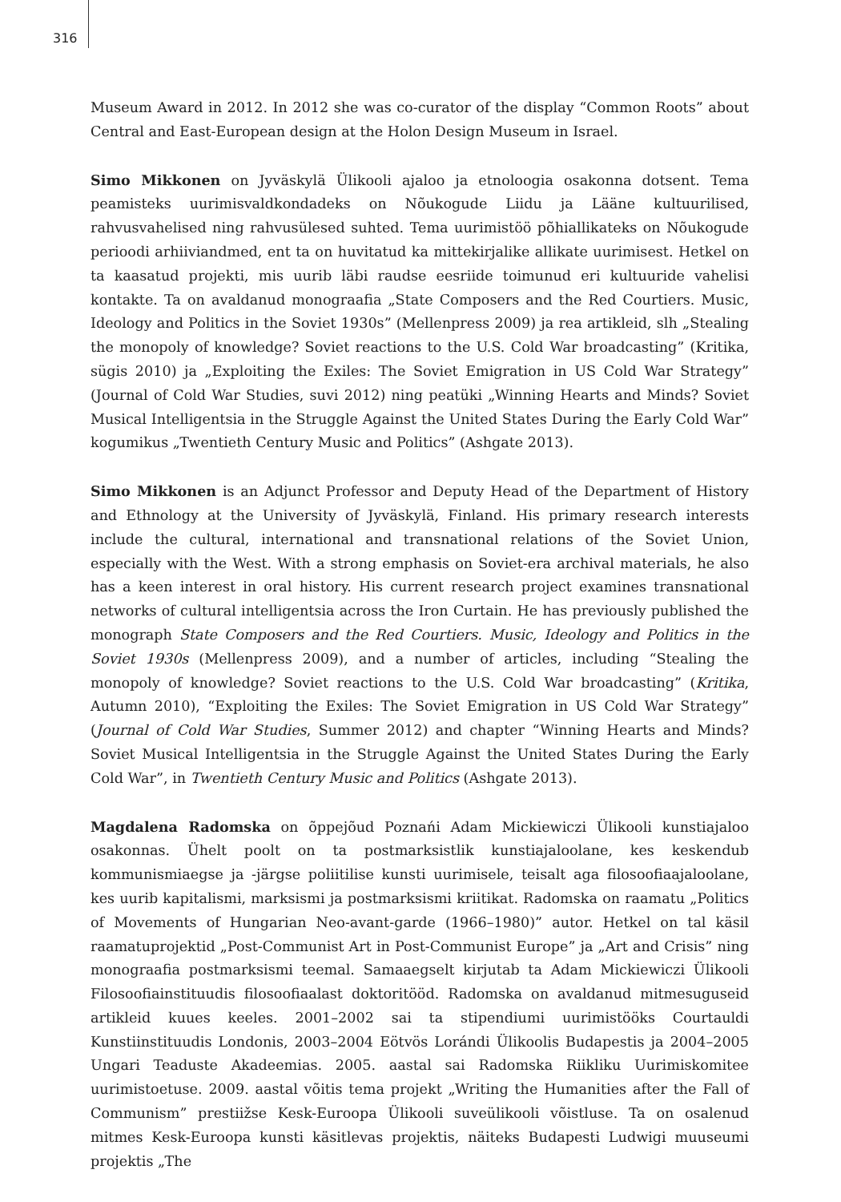316
Museum Award in 2012. In 2012 she was co-curator of the display “Common Roots” about Central and East-European design at the Holon Design Museum in Israel.
Simo Mikkonen on Jyväskylä Ülikooli ajaloo ja etnoloogia osakonna dotsent. Tema peamisteks uurimisvaldkondadeks on Nõukogude Liidu ja Lääne kultuurilised, rahvusvahelised ning rahvusülesed suhted. Tema uurimistöö põhiallikateks on Nõukogude perioodi arhiiviandmed, ent ta on huvitatud ka mittekirjalike allikate uurimisest. Hetkel on ta kaasatud projekti, mis uurib läbi raudse eesriide toimunud eri kultuuride vahelisi kontakte. Ta on avaldanud monograafia „State Composers and the Red Courtiers. Music, Ideology and Politics in the Soviet 1930s” (Mellenpress 2009) ja rea artikleid, slh „Stealing the monopoly of knowledge? Soviet reactions to the U.S. Cold War broadcasting” (Kritika, sügis 2010) ja „Exploiting the Exiles: The Soviet Emigration in US Cold War Strategy” (Journal of Cold War Studies, suvi 2012) ning peatüki „Winning Hearts and Minds? Soviet Musical Intelligentsia in the Struggle Against the United States During the Early Cold War” kogumikus „Twentieth Century Music and Politics” (Ashgate 2013).
Simo Mikkonen is an Adjunct Professor and Deputy Head of the Department of History and Ethnology at the University of Jyväskylä, Finland. His primary research interests include the cultural, international and transnational relations of the Soviet Union, especially with the West. With a strong emphasis on Soviet-era archival materials, he also has a keen interest in oral history. His current research project examines transnational networks of cultural intelligentsia across the Iron Curtain. He has previously published the monograph State Composers and the Red Courtiers. Music, Ideology and Politics in the Soviet 1930s (Mellenpress 2009), and a number of articles, including “Stealing the monopoly of knowledge? Soviet reactions to the U.S. Cold War broadcasting” (Kritika, Autumn 2010), “Exploiting the Exiles: The Soviet Emigration in US Cold War Strategy” (Journal of Cold War Studies, Summer 2012) and chapter “Winning Hearts and Minds? Soviet Musical Intelligentsia in the Struggle Against the United States During the Early Cold War”, in Twentieth Century Music and Politics (Ashgate 2013).
Magdalena Radomska on õppejõud Poznańi Adam Mickiewiczi Ülikooli kunstiajaloo osakonnas. Ühelt poolt on ta postmarksistlik kunstiajaloolane, kes keskendub kommunismiaegse ja -järgse poliitilise kunsti uurimisele, teisalt aga filosoofiaajaloolane, kes uurib kapitalismi, marksismi ja postmarksismi kriitikat. Radomska on raamatu „Politics of Movements of Hungarian Neo-avant-garde (1966–1980)” autor. Hetkel on tal käsil raamatuprojektid „Post-Communist Art in Post-Communist Europe” ja „Art and Crisis” ning monograafia postmarksismi teemal. Samaaegselt kirjutab ta Adam Mickiewiczi Ülikooli Filosoofiainstituudis filosoofiaalast doktoritööd. Radomska on avaldanud mitmesuguseid artikleid kuues keeles. 2001–2002 sai ta stipendiumi uurimistööks Courtauldi Kunstiinstituudis Londonis, 2003–2004 Eötvös Lorándi Ülikoolis Budapestis ja 2004–2005 Ungari Teaduste Akadeemias. 2005. aastal sai Radomska Riikliku Uurimiskomitee uurimistoetuse. 2009. aastal võitis tema projekt „Writing the Humanities after the Fall of Communism” prestiižse Kesk-Euroopa Ülikooli suveülikooli võistluse. Ta on osalenud mitmes Kesk-Euroopa kunsti käsitlevas projektis, näiteks Budapesti Ludwigi muuseumi projektis „The